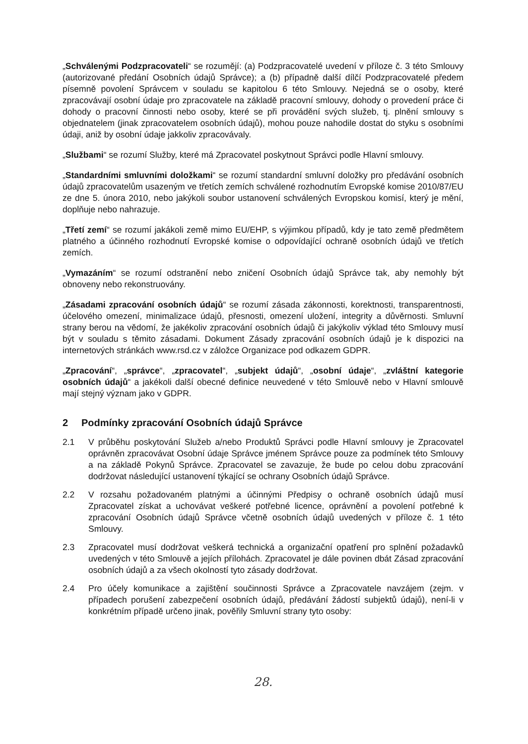„Schválenými Podzpracovateli“ se rozumějí: (a) Podzpracovatelé uvedení v příloze č. 3 této Smlouvy (autorizované předání Osobních údajů Správce); a (b) případně další dílčí Podzpracovatelé předem písemně povolení Správcem v souladu se kapitolou 6 této Smlouvy. Nejedná se o osoby, které zpracovávají osobní údaje pro zpracovatele na základě pracovní smlouvy, dohody o provedení práce či dohody o pracovní činnosti nebo osoby, které se při provádění svých služeb, tj. plnění smlouvy s objednatelem (jinak zpracovatelem osobních údajů), mohou pouze nahodile dostat do styku s osobními údaji, aniž by osobní údaje jakkoliv zpracovávaly.
„Službami“ se rozumí Služby, které má Zpracovatel poskytnout Správci podle Hlavní smlouvy.
„Standardními smluvními doložkami“ se rozumí standardní smluvní doložky pro předávání osobních údajů zpracovatelům usazeným ve třetích zemích schválené rozhodnutím Evropské komise 2010/87/EU ze dne 5. února 2010, nebo jakýkoli soubor ustanovení schválených Evropskou komisí, který je mění, doplňuje nebo nahrazuje.
„Třetí zemí“ se rozumí jakákoli země mimo EU/EHP, s výjimkou případů, kdy je tato země předmětem platného a účinného rozhodnutí Evropské komise o odpovídající ochraně osobních údajů ve třetích zemích.
„Vymazáním“ se rozumí odstranění nebo zničení Osobních údajů Správce tak, aby nemohly být obnoveny nebo rekonstruovány.
„Zásadami zpracování osobních údajů“ se rozumí zásada zákonnosti, korektnosti, transparentnosti, účelového omezení, minimalizace údajů, přesnosti, omezení uložení, integrity a důvěrnosti. Smluvní strany berou na vědomí, že jakékoliv zpracování osobních údajů či jakýkoliv výklad této Smlouvy musí být v souladu s těmito zásadami. Dokument Zásady zpracování osobních údajů je k dispozici na internetových stránkách www.rsd.cz v záložce Organizace pod odkazem GDPR.
„Zpracování“, „správce“, „zpracovatel“, „subjekt údajů“, „osobní údaje“, „zvláštní kategorie osobních údajů“ a jakékoli další obecné definice neuvedené v této Smlouvě nebo v Hlavní smlouvě mají stejný význam jako v GDPR.
2 Podmínky zpracování Osobních údajů Správce
2.1 V průběhu poskytování Služeb a/nebo Produktů Správci podle Hlavní smlouvy je Zpracovatel oprávněn zpracovávat Osobní údaje Správce jménem Správce pouze za podmínek této Smlouvy a na základě Pokynů Správce. Zpracovatel se zavazuje, že bude po celou dobu zpracování dodržovat následující ustanovení týkající se ochrany Osobních údajů Správce.
2.2 V rozsahu požadovaném platnými a účinnými Předpisy o ochraně osobních údajů musí Zpracovatel získat a uchovávat veškeré potřebné licence, oprávnění a povolení potřebné k zpracování Osobních údajů Správce včetně osobních údajů uvedených v příloze č. 1 této Smlouvy.
2.3 Zpracovatel musí dodržovat veškerá technická a organizační opatření pro splnění požadavků uvedených v této Smlouvě a jejích přílohách. Zpracovatel je dále povinen dbát Zásad zpracování osobních údajů a za všech okolností tyto zásady dodržovat.
2.4 Pro účely komunikace a zajištění součinnosti Správce a Zpracovatele navzájem (zejm. v případech porušení zabezpečení osobních údajů, předávání žádostí subjektů údajů), není-li v konkrétním případě určeno jinak, pověřily Smluvní strany tyto osoby:
28.